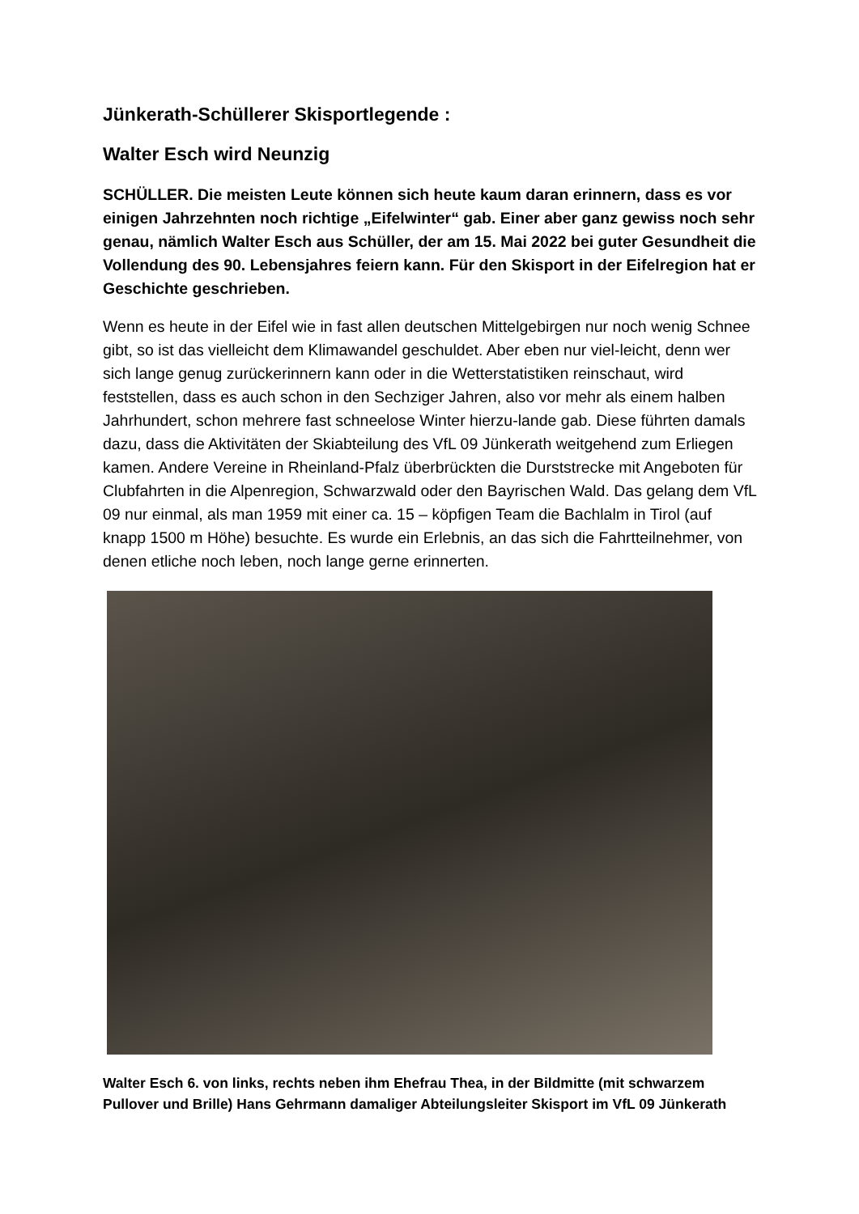Jünkerath-Schüllerer Skisportlegende :
Walter Esch wird Neunzig
SCHÜLLER. Die meisten Leute können sich heute kaum daran erinnern, dass es vor einigen Jahrzehnten noch richtige „Eifelwinter“ gab. Einer aber ganz gewiss noch sehr genau, nämlich Walter Esch aus Schüller, der am 15. Mai 2022 bei guter Gesundheit die Vollendung des 90. Lebensjahres feiern kann. Für den Skisport in der Eifelregion hat er Geschichte geschrieben.
Wenn es heute in der Eifel wie in fast allen deutschen Mittelgebirgen nur noch wenig Schnee gibt, so ist das vielleicht dem Klimawandel geschuldet. Aber eben nur viel-leicht, denn wer sich lange genug zurückerinnern kann oder in die Wetterstatistiken reinschaut, wird feststellen, dass es auch schon in den Sechziger Jahren, also vor mehr als einem halben Jahrhundert, schon mehrere fast schneelose Winter hierzu-lande gab. Diese führten damals dazu, dass die Aktivitäten der Skiabteilung des VfL 09 Jünkerath weitgehend zum Erliegen kamen. Andere Vereine in Rheinland-Pfalz überbrückten die Durststrecke mit Angeboten für Clubfahrten in die Alpenregion, Schwarzwald oder den Bayrischen Wald. Das gelang dem VfL 09 nur einmal, als man 1959 mit einer ca. 15 – köpfigen Team die Bachlalm in Tirol (auf knapp 1500 m Höhe) besuchte. Es wurde ein Erlebnis, an das sich die Fahrtteilnehmer, von denen etliche noch leben, noch lange gerne erinnerten.
Walter Esch 6. von links, rechts neben ihm Ehefrau Thea, in der Bildmitte (mit schwarzem Pullover und Brille) Hans Gehrmann damaliger Abteilungsleiter Skisport im VfL 09 Jünkerath